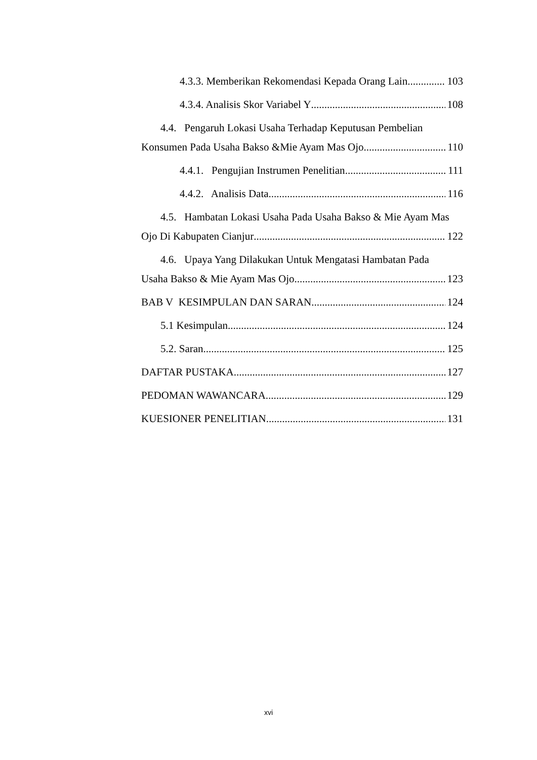4.3.3. Memberikan Rekomendasi Kepada Orang Lain 103
4.3.4. Analisis Skor Variabel Y 108
4.4. Pengaruh Lokasi Usaha Terhadap Keputusan Pembelian
Konsumen Pada Usaha Bakso &Mie Ayam Mas Ojo 110
4.4.1. Pengujian Instrumen Penelitian 111
4.4.2. Analisis Data 116
4.5. Hambatan Lokasi Usaha Pada Usaha Bakso & Mie Ayam Mas
Ojo Di Kabupaten Cianjur 122
4.6. Upaya Yang Dilakukan Untuk Mengatasi Hambatan Pada
Usaha Bakso & Mie Ayam Mas Ojo 123
BAB V KESIMPULAN DAN SARAN 124
5.1 Kesimpulan 124
5.2. Saran 125
DAFTAR PUSTAKA 127
PEDOMAN WAWANCARA 129
KUESIONER PENELITIAN 131
xvi